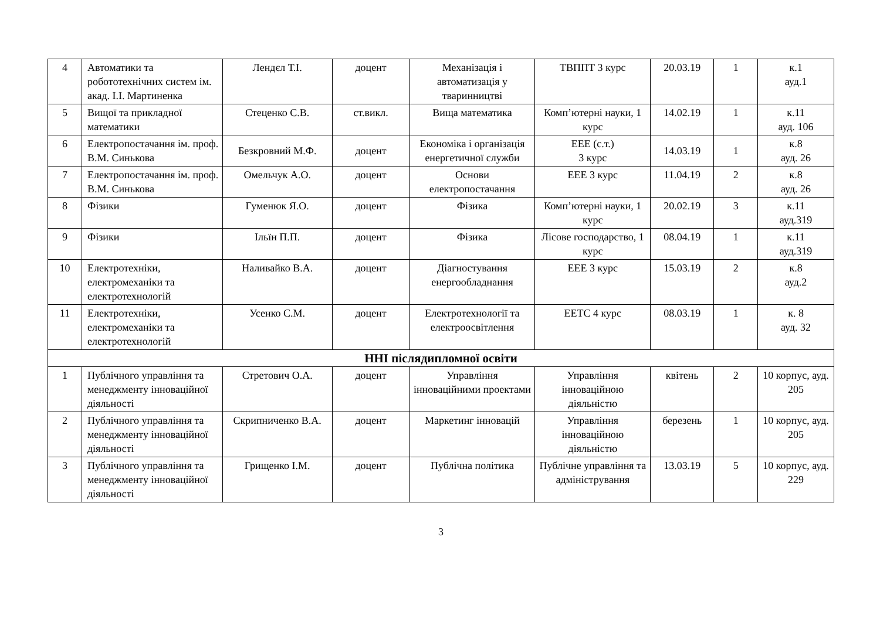| 4 | Автоматики та робототехнічних систем ім. акад. І.І. Мартиненка | Лендєл Т.І. | доцент | Механізація і автоматизація у тваринництві | ТВППТ 3 курс | 20.03.19 | 1 | к.1 ауд.1 |
| 5 | Вищої та прикладної математики | Стеценко С.В. | ст.викл. | Вища математика | Комп’ютерні науки, 1 курс | 14.02.19 | 1 | к.11 ауд. 106 |
| 6 | Електропостачання ім. проф. В.М. Синькова | Безкровний М.Ф. | доцент | Економіка і організація енергетичної служби | ЕЕЕ (с.т.) 3 курс | 14.03.19 | 1 | к.8 ауд. 26 |
| 7 | Електропостачання ім. проф. В.М. Синькова | Омельчук А.О. | доцент | Основи електропостачання | ЕЕЕ 3 курс | 11.04.19 | 2 | к.8 ауд. 26 |
| 8 | Фізики | Гуменюк Я.О. | доцент | Фізика | Комп’ютерні науки, 1 курс | 20.02.19 | 3 | к.11 ауд.319 |
| 9 | Фізики | Ільїн П.П. | доцент | Фізика | Лісове господарство, 1 курс | 08.04.19 | 1 | к.11 ауд.319 |
| 10 | Електротехніки, електромеханіки та електротехнологій | Наливайко В.А. | доцент | Діагностування енергообладнання | ЕЕЕ 3 курс | 15.03.19 | 2 | к.8 ауд.2 |
| 11 | Електротехніки, електромеханіки та електротехнологій | Усенко С.М. | доцент | Електротехнології та електроосвітлення | ЕЕТС 4 курс | 08.03.19 | 1 | к. 8 ауд. 32 |
| ННІ післядипломної освіти | | | | | | | | |
| 1 | Публічного управління та менеджменту інноваційної діяльності | Стретович О.А. | доцент | Управління інноваційними проектами | Управління інноваційною діяльністю | квітень | 2 | 10 корпус, ауд. 205 |
| 2 | Публічного управління та менеджменту інноваційної діяльності | Скрипниченко В.А. | доцент | Маркетинг інновацій | Управління інноваційною діяльністю | березень | 1 | 10 корпус, ауд. 205 |
| 3 | Публічного управління та менеджменту інноваційної діяльності | Грищенко І.М. | доцент | Публічна політика | Публічне управління та адміністрування | 13.03.19 | 5 | 10 корпус, ауд. 229 |
3